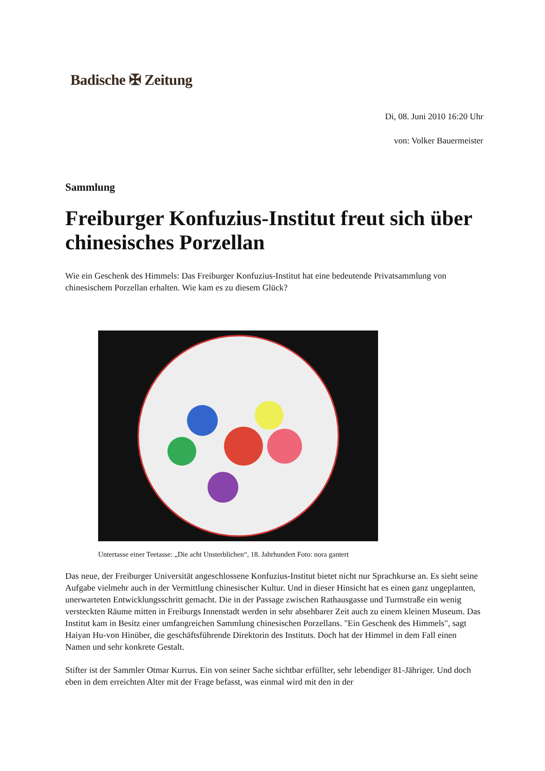Badische ✠ Zeitung
Di, 08. Juni 2010 16:20 Uhr
von: Volker Bauermeister
Sammlung
Freiburger Konfuzius-Institut freut sich über chinesisches Porzellan
Wie ein Geschenk des Himmels: Das Freiburger Konfuzius-Institut hat eine bedeutende Privatsammlung von chinesischem Porzellan erhalten. Wie kam es zu diesem Glück?
Untertasse einer Teetasse: „Die acht Unsterblichen“, 18. Jahrhundert Foto: nora gantert
Das neue, der Freiburger Universität angeschlossene Konfuzius-Institut bietet nicht nur Sprachkurse an. Es sieht seine Aufgabe vielmehr auch in der Vermittlung chinesischer Kultur. Und in dieser Hinsicht hat es einen ganz ungeplanten, unerwarteten Entwicklungsschritt gemacht. Die in der Passage zwischen Rathausgasse und Turmstraße ein wenig versteckten Räume mitten in Freiburgs Innenstadt werden in sehr absehbarer Zeit auch zu einem kleinen Museum. Das Institut kam in Besitz einer umfangreichen Sammlung chinesischen Porzellans. "Ein Geschenk des Himmels", sagt Haiyan Hu-von Hinüber, die geschäftsführende Direktorin des Instituts. Doch hat der Himmel in dem Fall einen Namen und sehr konkrete Gestalt.
Stifter ist der Sammler Otmar Kurrus. Ein von seiner Sache sichtbar erfüllter, sehr lebendiger 81-Jähriger. Und doch eben in dem erreichten Alter mit der Frage befasst, was einmal wird mit den in der